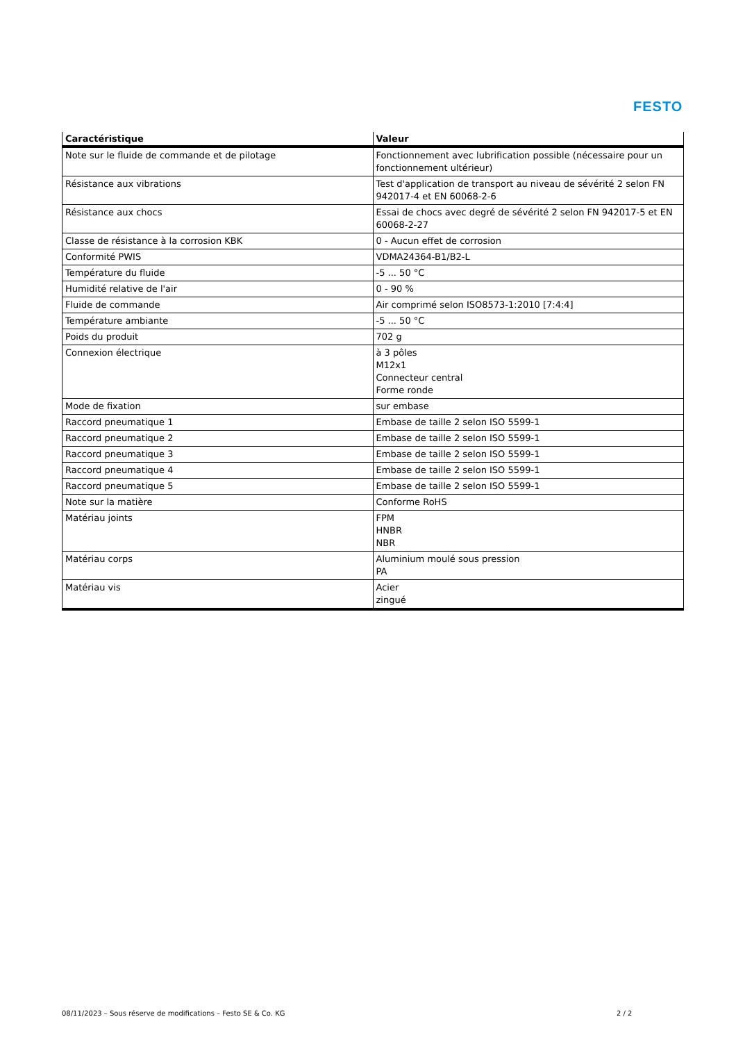FESTO
| Caractéristique | Valeur |
| --- | --- |
| Note sur le fluide de commande et de pilotage | Fonctionnement avec lubrification possible (nécessaire pour un fonctionnement ultérieur) |
| Résistance aux vibrations | Test d'application de transport au niveau de sévérité 2 selon FN 942017-4 et EN 60068-2-6 |
| Résistance aux chocs | Essai de chocs avec degré de sévérité 2 selon FN 942017-5 et EN 60068-2-27 |
| Classe de résistance à la corrosion KBK | 0 - Aucun effet de corrosion |
| Conformité PWIS | VDMA24364-B1/B2-L |
| Température du fluide | -5 ... 50 °C |
| Humidité relative de l'air | 0 - 90 % |
| Fluide de commande | Air comprimé selon ISO8573-1:2010 [7:4:4] |
| Température ambiante | -5 ... 50 °C |
| Poids du produit | 702 g |
| Connexion électrique | à 3 pôles M12x1 Connecteur central Forme ronde |
| Mode de fixation | sur embase |
| Raccord pneumatique 1 | Embase de taille 2 selon ISO 5599-1 |
| Raccord pneumatique 2 | Embase de taille 2 selon ISO 5599-1 |
| Raccord pneumatique 3 | Embase de taille 2 selon ISO 5599-1 |
| Raccord pneumatique 4 | Embase de taille 2 selon ISO 5599-1 |
| Raccord pneumatique 5 | Embase de taille 2 selon ISO 5599-1 |
| Note sur la matière | Conforme RoHS |
| Matériau joints | FPM HNBR NBR |
| Matériau corps | Aluminium moulé sous pression PA |
| Matériau vis | Acier zingué |
08/11/2023 – Sous réserve de modifications – Festo SE & Co. KG
2 / 2